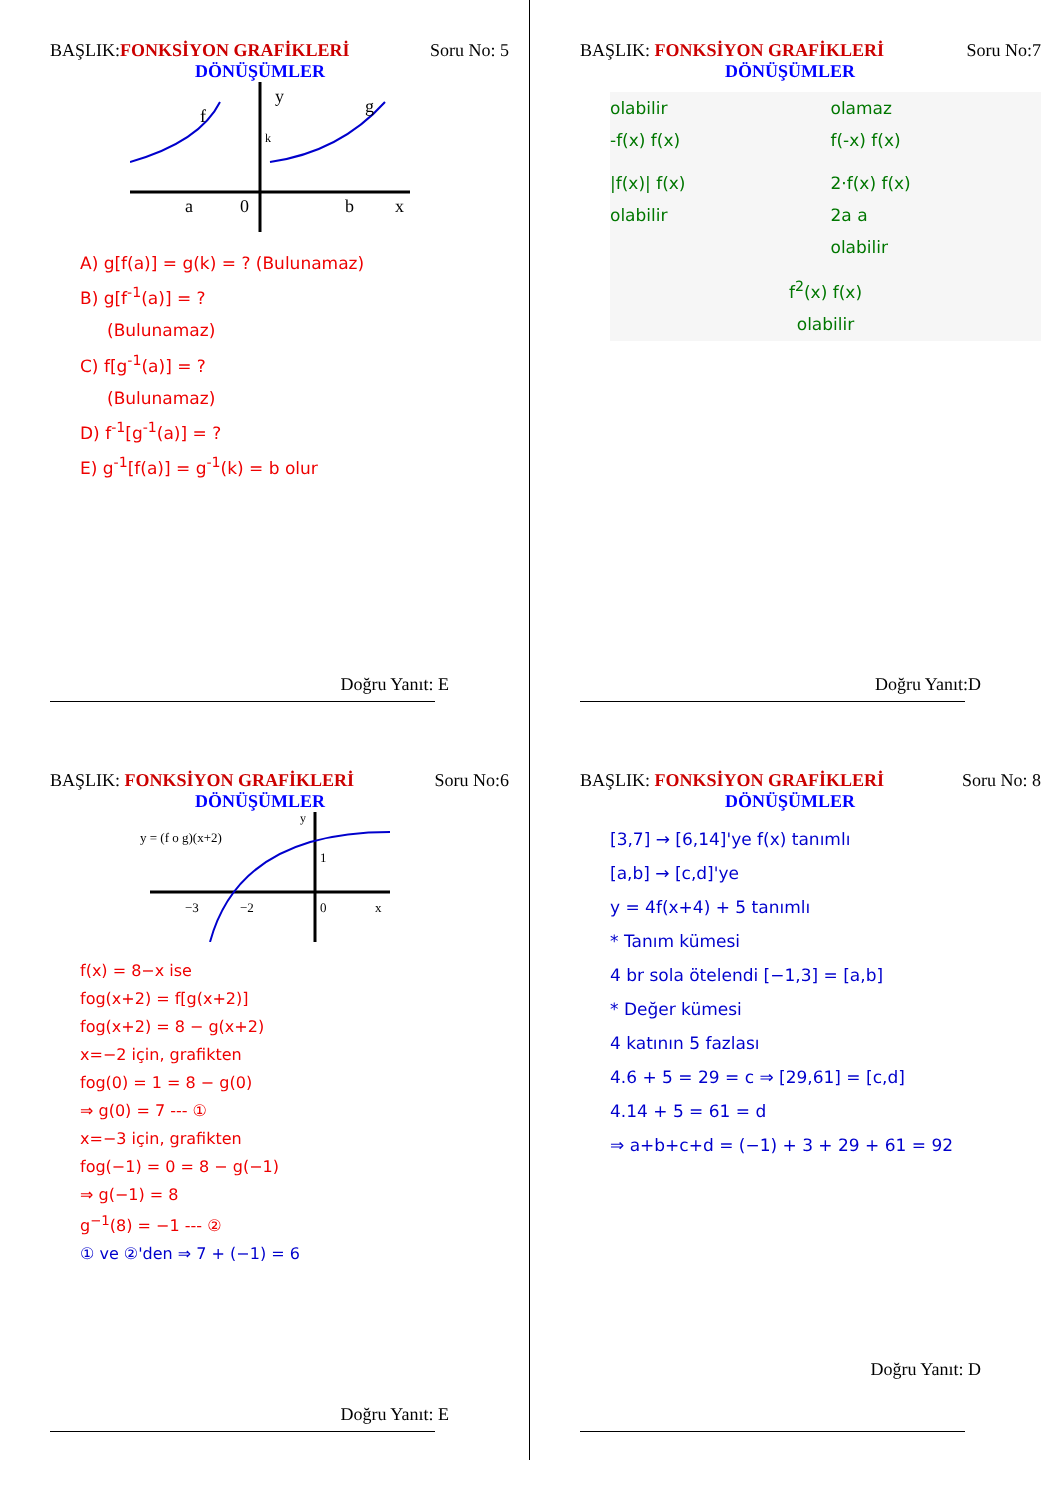BAŞLIK:FONKSİYON GRAFİKLERİ Soru No: 5
DÖNÜŞÜMLER
f
y
g
a
0
b
x
k
A) g[f(a)] = g(k) = ? (Bulunamaz)
B) g[f<sup>-1</sup>(a)] = ?
(Bulunamaz)
C) f[g<sup>-1</sup>(a)] = ?
(Bulunamaz)
D) f<sup>-1</sup>[g<sup>-1</sup>(a)] = ?
E) g<sup>-1</sup>[f(a)] = g<sup>-1</sup>(k) = b olur
Doğru Yanıt: E
BAŞLIK: FONKSİYON GRAFİKLERİ Soru No:7
DÖNÜŞÜMLER
olabilir
-f(x) f(x)
olamaz
f(-x) f(x)
|f(x)| f(x)
olabilir
2·f(x) f(x)
2a a
olabilir
f<sup>2</sup>(x) f(x)
olabilir
Doğru Yanıt:D
BAŞLIK: FONKSİYON GRAFİKLERİ Soru No:6
DÖNÜŞÜMLER
y = (f o g)(x+2)
1
−3
−2
0
x
y
f(x) = 8−x ise
fog(x+2) = f[g(x+2)]
fog(x+2) = 8 − g(x+2)
x=−2 için, grafikten
fog(0) = 1 = 8 − g(0)
⇒ g(0) = 7 --- ①
x=−3 için, grafikten
fog(−1) = 0 = 8 − g(−1)
⇒ g(−1) = 8
g<sup>−1</sup>(8) = −1 --- ②
① ve ②'den ⇒ 7 + (−1) = 6
Doğru Yanıt: E
BAŞLIK: FONKSİYON GRAFİKLERİ Soru No: 8
DÖNÜŞÜMLER
[3,7] → [6,14]'ye f(x) tanımlı
[a,b] → [c,d]'ye
y = 4f(x+4) + 5 tanımlı
* Tanım kümesi
4 br sola ötelendi [−1,3] = [a,b]
* Değer kümesi
4 katının 5 fazlası
4.6 + 5 = 29 = c ⇒ [29,61] = [c,d]
4.14 + 5 = 61 = d
⇒ a+b+c+d = (−1) + 3 + 29 + 61 = 92
Doğru Yanıt: D